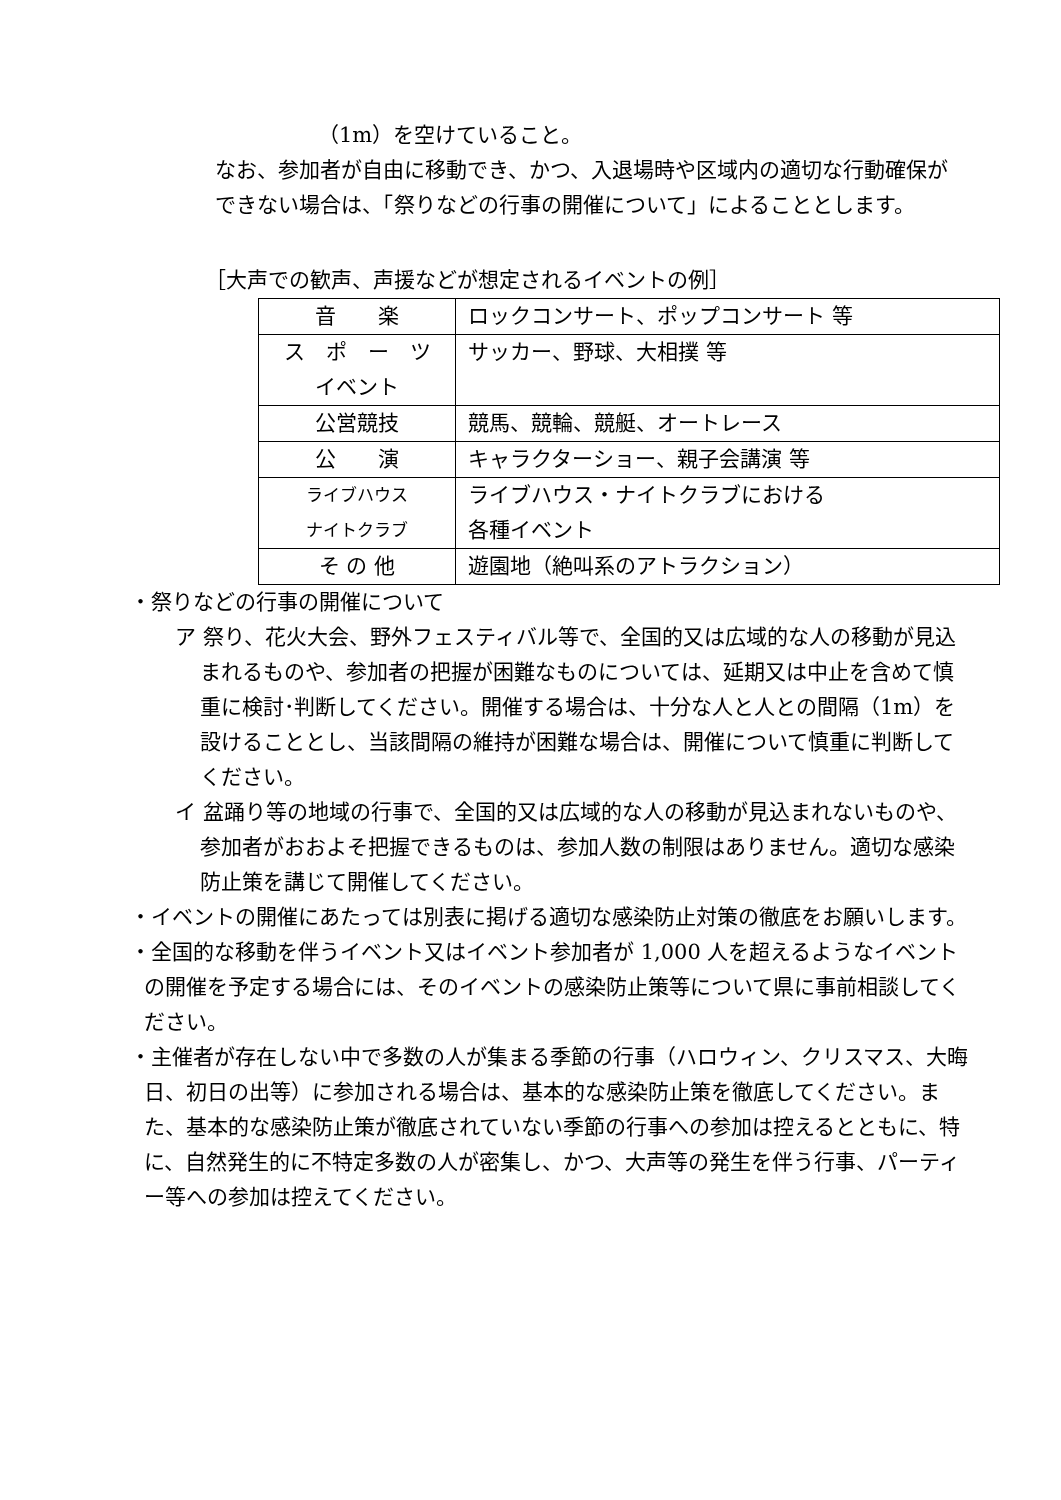（1m）を空けていること。
なお、参加者が自由に移動でき、かつ、入退場時や区域内の適切な行動確保ができない場合は、「祭りなどの行事の開催について」によることとします。
［大声での歓声、声援などが想定されるイベントの例］
| 音 楽 | ロックコンサート、ポップコンサート 等 |
| ス ポ ー ツ イベント | サッカー、野球、大相撲 等 |
| 公営競技 | 競馬、競輪、競艇、オートレース |
| 公 演 | キャラクターショー、親子会講演 等 |
| ライブハウス ナイトクラブ | ライブハウス・ナイトクラブにおける 各種イベント |
| そ の 他 | 遊園地（絶叫系のアトラクション） |
・祭りなどの行事の開催について
ア 祭り、花火大会、野外フェスティバル等で、全国的又は広域的な人の移動が見込まれるものや、参加者の把握が困難なものについては、延期又は中止を含めて慎重に検討･判断してください。開催する場合は、十分な人と人との間隔（1m）を設けることとし、当該間隔の維持が困難な場合は、開催について慎重に判断してください。
イ 盆踊り等の地域の行事で、全国的又は広域的な人の移動が見込まれないものや、参加者がおおよそ把握できるものは、参加人数の制限はありません。適切な感染防止策を講じて開催してください。
・イベントの開催にあたっては別表に掲げる適切な感染防止対策の徹底をお願いします。
・全国的な移動を伴うイベント又はイベント参加者が 1,000 人を超えるようなイベントの開催を予定する場合には、そのイベントの感染防止策等について県に事前相談してください。
・主催者が存在しない中で多数の人が集まる季節の行事（ハロウィン、クリスマス、大晦日、初日の出等）に参加される場合は、基本的な感染防止策を徹底してください。また、基本的な感染防止策が徹底されていない季節の行事への参加は控えるとともに、特に、自然発生的に不特定多数の人が密集し、かつ、大声等の発生を伴う行事、パーティー等への参加は控えてください。